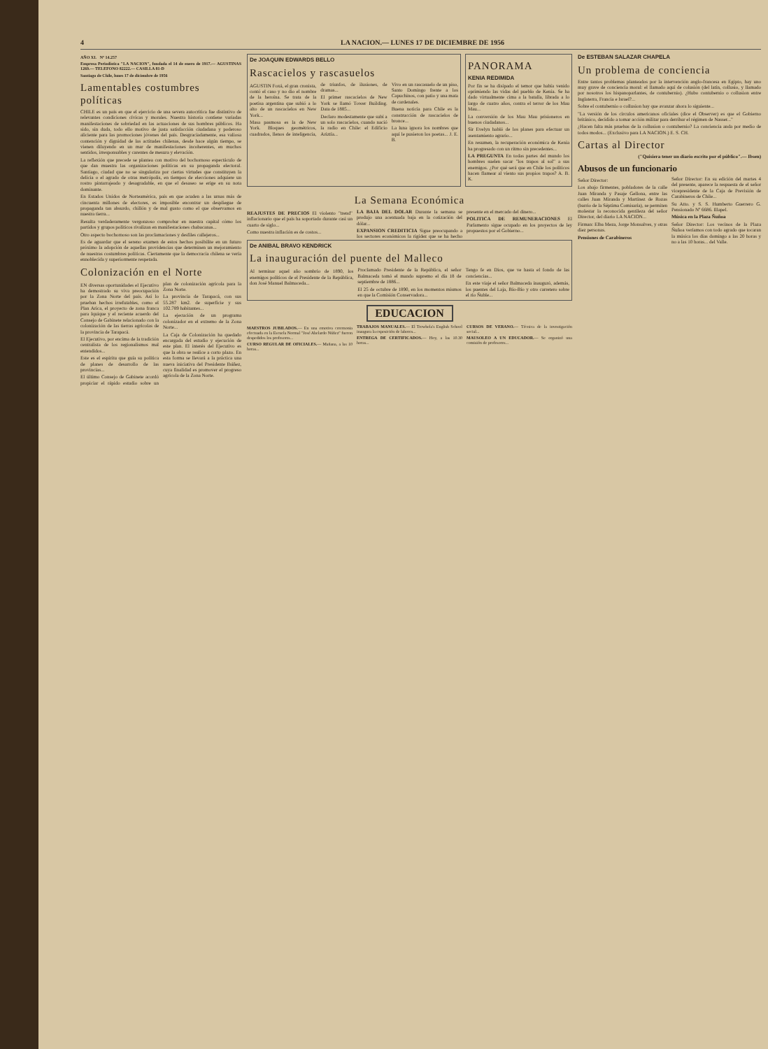4 LA NACION.— LUNES 17 DE DICIEMBRE DE 1956
AÑO XL Nº 14.257
Empresa Periodística "LA NACION", fundada el 14 de enero de 1917.— AGUSTINAS 1269.— TELEFONO 82222.— CASILLA 81-D
Santiago de Chile, lunes 17 de diciembre de 1956
Lamentables costumbres políticas
CHILE es un país en que el ejercicio de una severa autocrítica fue distintivo de relevantes condiciones cívicas y morales. Nuestra historia contiene variadas manifestaciones de sobriedad en las actuaciones de sus hombres públicos. Ha sido, sin duda, todo ello motivo de justa satisfacción ciudadana y poderoso aliciente para las promociones jóvenes del país. Desgraciadamente, esa valiosa contención y dignidad de las actitudes chilenas, desde hace algún tiempo, se vienen diluyendo en un mar de manifestaciones incoherentes, en muchos sentidos, irresponsables y carentes de mesura y elevación.
La reflexión que precede se plantea con motivo del bochornoso espectáculo de que dan muestra las organizaciones políticas en su propaganda electoral. Santiago, ciudad que no se singulariza por ciertas virtudes que constituyen la delicia o el agrado de otras metrópolis, en tiempos de elecciones adquiere un rostro pintarrajeado y desagradable, en que el desaseo se erige en su nota dominante.
En Estados Unidos de Norteamérica, país en que acuden a las urnas más de cincuenta millones de electores, es imposible encontrar un despliegue de propaganda tan absurdo, chillón y de mal gusto como el que observamos en nuestra tierra...
Resulta verdaderamente vergonzoso comprobar en nuestra capital cómo los partidos y grupos políticos rivalizan en manifestaciones chabacanas...
Otro aspecto bochornoso son las proclamaciones y desfiles callejeros...
Es de aguardar que el sereno examen de estos hechos posibilite en un futuro próximo la adopción de aquellas providencias que determinen un mejoramiento de nuestras costumbres políticas. Ciertamente que la democracia chilena se vería ennoblecida y superiormente respetada.
Colonización en el Norte
EN diversas oportunidades el Ejecutivo ha demostrado su viva preocupación por la Zona Norte del país. Así lo prueban hechos irrefutables, como el Plan Arica, el proyecto de zona franca para Iquique y el reciente acuerdo del Consejo de Gabinete relacionado con la colonización de las tierras agrícolas de la provincia de Tarapacá.
El Ejecutivo, por encima de la tradición centralista de los regionalismos mal entendidos...
Este es el espíritu que guía su política de planes de desarrollo de las provincias...
El último Consejo de Gabinete acordó propiciar el rápido estudio sobre un plan de colonización agrícola para la Zona Norte.
La provincia de Tarapacá, con sus 55.287 km2. de superficie y sus 102.789 habitantes...
La ejecución de un programa colonizador en el extremo de la Zona Norte...
La Caja de Colonización ha quedado encargada del estudio y ejecución de este plan. El interés del Ejecutivo es que la obra se realice a corto plazo. En esta forma se llevará a la práctica una nueva iniciativa del Presidente Ibáñez, cuya finalidad es promover el progreso agrícola de la Zona Norte.
De JOAQUIN EDWARDS BELLO
Rascacielos y rascasuelos
AGUSTIN Foxá, el gran cronista, contó el caso y no dio el nombre de la heroína. Se trata de la poetisa argentina que subió a lo alto de un rascacielos en New York...
Masa pasmosa es la de New York. Bloques geométricos, cuadrados, llenos de inteligencia, de triunfos, de ilusiones, de dramas...
El primer rascacielos de New York se llamó Tower Building. Data de 1885...
Declaro modestamente que subí a un solo rascacielos, cuando nació la radio en Chile: el Edificio Ariztía...
Vivo en un rascasuelo de un piso, Santo Domingo frente a los Capuchinos, con patio y una mata de cardenales.
Buena noticia para Chile es la construcción de rascacielos de bronce...
La luna ignora los nombres que aquí le pusieron los poetas... J. E. B.
PANORAMA
KENIA REDIMIDA
Por fin se ha disipado el temor que había venido oprimiendo las vidas del pueblo de Kenia. Se ha dado virtualmente cima a la batalla, librada a lo largo de cuatro años, contra el terror de los Mau Mau...
La conversión de los Mau Mau prisioneros en buenos ciudadanos...
Sir Evelyn habló de los planes para efectuar un asentamiento agrario...
En resumen, la recuperación económica de Kenia ha progresado con un ritmo sin precedentes...
LA PREGUNTA En todas partes del mundo los hombres suelen sacar "los trapos al sol" a sus enemigos. ¿Por qué será que en Chile los políticos hacen flamear al viento sus propios trapos? A. B. K.
La Semana Económica
REAJUSTES DE PRECIOS El violento "trend" inflacionario que el país ha soportado durante casi un cuarto de siglo...
Como nuestra inflación es de costos...
LA BAJA DEL DOLAR Durante la semana se produjo una acentuada baja en la cotización del dólar...
EXPANSION CREDITICIA Sigue preocupando a los sectores económicos la rigidez que se ha hecho presente en el mercado del dinero...
POLITICA DE REMUNERACIONES El Parlamento sigue ocupado en los proyectos de ley propuestos por el Gobierno...
De ANIBAL BRAVO KENDRICK
La inauguración del puente del Malleco
Al terminar aquel año sombrío de 1890, los enemigos políticos de el Presidente de la República, don José Manuel Balmaceda...
Proclamado Presidente de la República, el señor Balmaceda tomó el mando supremo el día 18 de septiembre de 1886...
El 25 de octubre de 1890, en los momentos mismos en que la Comisión Conservadora...
Tengo fe en Dios, que ve hasta el fondo de las conciencias...
En este viaje el señor Balmaceda inauguró, además, los puentes del Laja, Bío-Bío y otro carretero sobre el río Ñuble...
EDUCACION
MAESTROS JUBILADOS.— En una emotiva ceremonia efectuada en la Escuela Normal "José Abelardo Núñez" fueron despedidos los profesores...
CURSO REGULAR DE OFICIALES.— Mañana, a las 10 horas...
TRABAJOS MANUALES.— El Trewhela's English School inaugura la exposición de labores...
ENTREGA DE CERTIFICADOS.— Hoy, a las 10.30 horas...
CURSOS DE VERANO.— Técnica de la investigación social...
MAUSOLEO A UN EDUCADOR.— Se organizó una comisión de profesores...
De ESTEBAN SALAZAR CHAPELA
Un problema de conciencia
Entre tantos problemas planteados por la intervención anglo-francesa en Egipto, hay uno muy grave de conciencia moral: el llamado aquí de colusión (del latín, collusio, y llamado por nosotros los hispanoparlantes, de contubernio). ¿Hubo contubernio o collusion entre Inglaterra, Francia e Israel?...
Sobre el contubernio o collusion hay que avanzar ahora lo siguiente...
"La versión de los círculos americanos oficiales (dice el Observer) es que el Gobierno británico, decidido a tomar acción militar para derribar el régimen de Nasser..."
¿Hacen falta más pruebas de la collusion o contubernio? La conciencia anda por medio de todos modos... (Exclusivo para LA NACION.) E. S. CH.
Cartas al Director
("Quisiera tener un diario escrito por el público".— Ibsen)
Abusos de un funcionario
Señor Director:
Los abajo firmentes, pobladores de la calle Juan Miranda y Pasaje Gellona, entre las calles Juan Miranda y Martínez de Rozas (barrio de la Séptima Comisaría), se permiten molestar la reconocida gentileza del señor Director, del diario LA NACION...
Firman: Elba Meza, Jorge Monsalves, y otras diez personas.
Pensiones de Carabineros
Señor Director: En su edición del martes 4 del presente, aparece la respuesta de el señor vicepresidente de la Caja de Previsión de Carabineros de Chile...
Su Atto. y S. S. Humberto Guerrero G. Pensionado Nº 6686. Illapel.
Música en la Plaza Ñuñoa
Señor Director: Los vecinos de la Plaza Ñuñoa veríamos con todo agrado que tocaran la música los días domingo a las 20 horas y no a las 10 horas... del Valle.